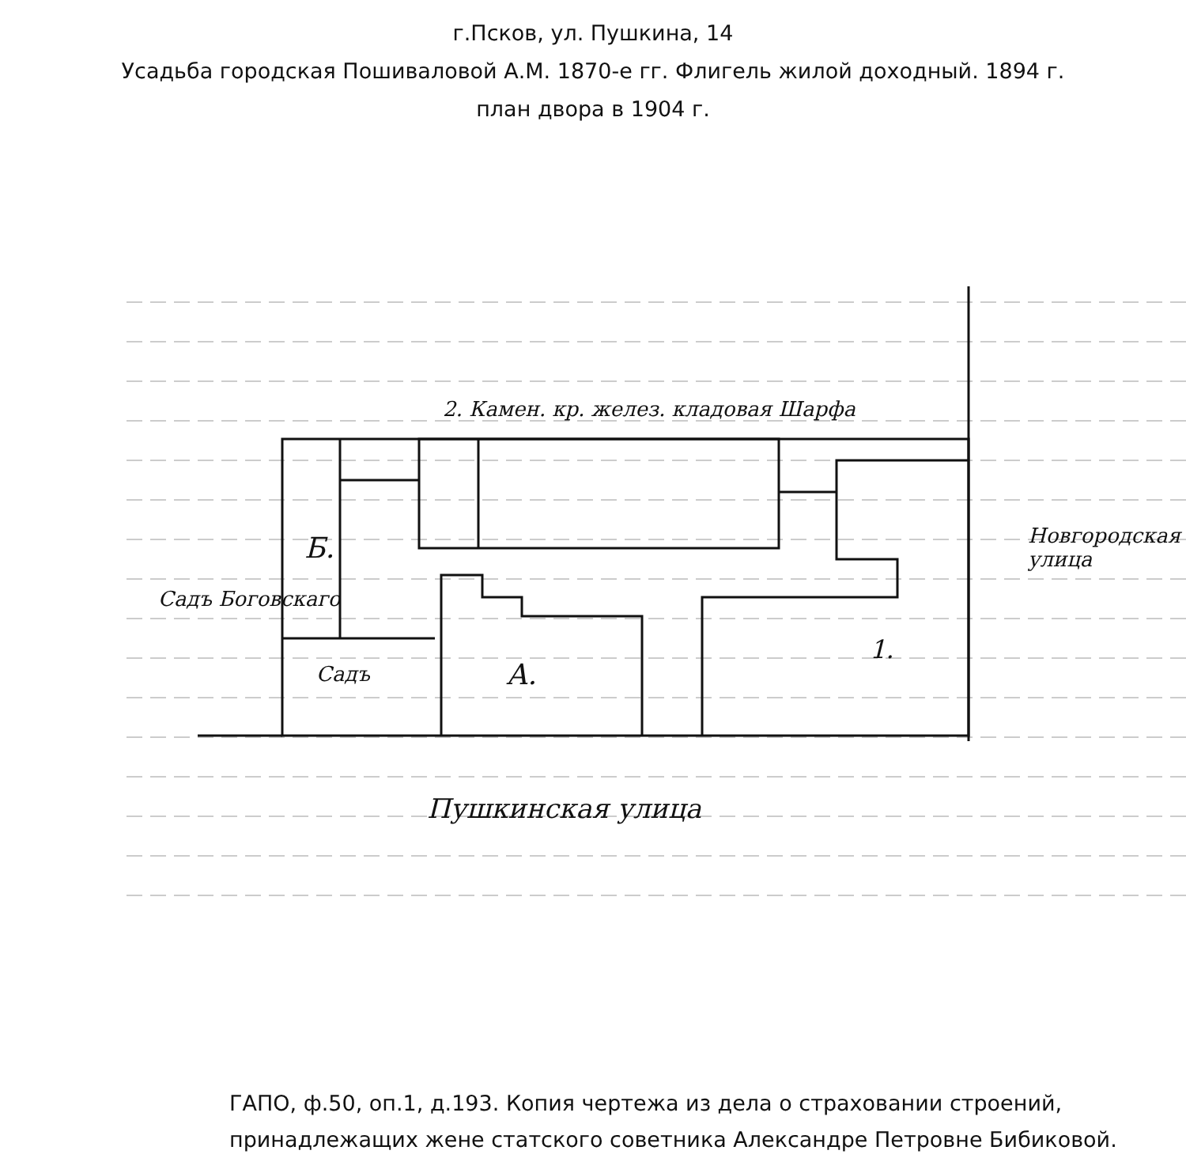г.Псков, ул. Пушкина, 14
Усадьба городская Пошиваловой А.М. 1870-е гг. Флигель жилой доходный. 1894 г.
план двора в 1904 г.
2. Камен. кр. желез. кладовая Шарфа
Б.
Садъ Боговскаго
Садъ А.
1.
Пушкинская улица
Новгородская улица
ГАПО, ф.50, оп.1, д.193. Копия чертежа из дела о страховании строений,
принадлежащих жене статского советника Александре Петровне Бибиковой.